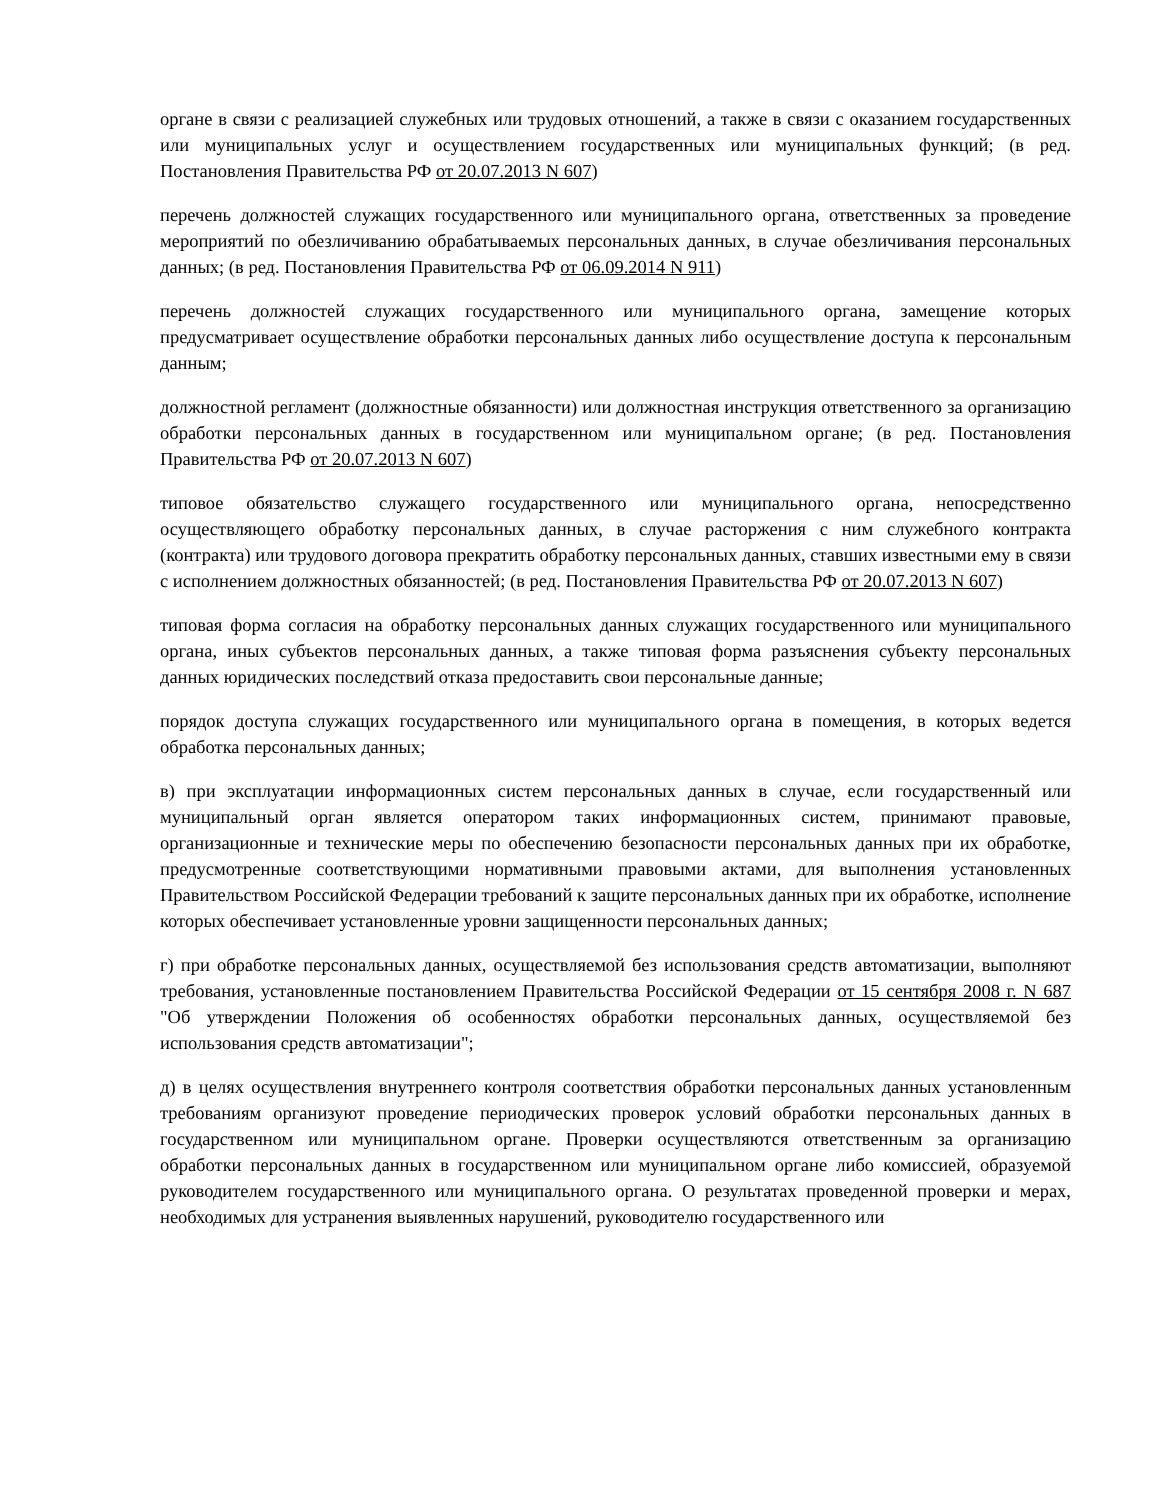органе в связи с реализацией служебных или трудовых отношений, а также в связи с оказанием государственных или муниципальных услуг и осуществлением государственных или муниципальных функций; (в ред. Постановления Правительства РФ от 20.07.2013 N 607)
перечень должностей служащих государственного или муниципального органа, ответственных за проведение мероприятий по обезличиванию обрабатываемых персональных данных, в случае обезличивания персональных данных; (в ред. Постановления Правительства РФ от 06.09.2014 N 911)
перечень должностей служащих государственного или муниципального органа, замещение которых предусматривает осуществление обработки персональных данных либо осуществление доступа к персональным данным;
должностной регламент (должностные обязанности) или должностная инструкция ответственного за организацию обработки персональных данных в государственном или муниципальном органе; (в ред. Постановления Правительства РФ от 20.07.2013 N 607)
типовое обязательство служащего государственного или муниципального органа, непосредственно осуществляющего обработку персональных данных, в случае расторжения с ним служебного контракта (контракта) или трудового договора прекратить обработку персональных данных, ставших известными ему в связи с исполнением должностных обязанностей; (в ред. Постановления Правительства РФ от 20.07.2013 N 607)
типовая форма согласия на обработку персональных данных служащих государственного или муниципального органа, иных субъектов персональных данных, а также типовая форма разъяснения субъекту персональных данных юридических последствий отказа предоставить свои персональные данные;
порядок доступа служащих государственного или муниципального органа в помещения, в которых ведется обработка персональных данных;
в) при эксплуатации информационных систем персональных данных в случае, если государственный или муниципальный орган является оператором таких информационных систем, принимают правовые, организационные и технические меры по обеспечению безопасности персональных данных при их обработке, предусмотренные соответствующими нормативными правовыми актами, для выполнения установленных Правительством Российской Федерации требований к защите персональных данных при их обработке, исполнение которых обеспечивает установленные уровни защищенности персональных данных;
г) при обработке персональных данных, осуществляемой без использования средств автоматизации, выполняют требования, установленные постановлением Правительства Российской Федерации от 15 сентября 2008 г. N 687 "Об утверждении Положения об особенностях обработки персональных данных, осуществляемой без использования средств автоматизации";
д) в целях осуществления внутреннего контроля соответствия обработки персональных данных установленным требованиям организуют проведение периодических проверок условий обработки персональных данных в государственном или муниципальном органе. Проверки осуществляются ответственным за организацию обработки персональных данных в государственном или муниципальном органе либо комиссией, образуемой руководителем государственного или муниципального органа. О результатах проведенной проверки и мерах, необходимых для устранения выявленных нарушений, руководителю государственного или